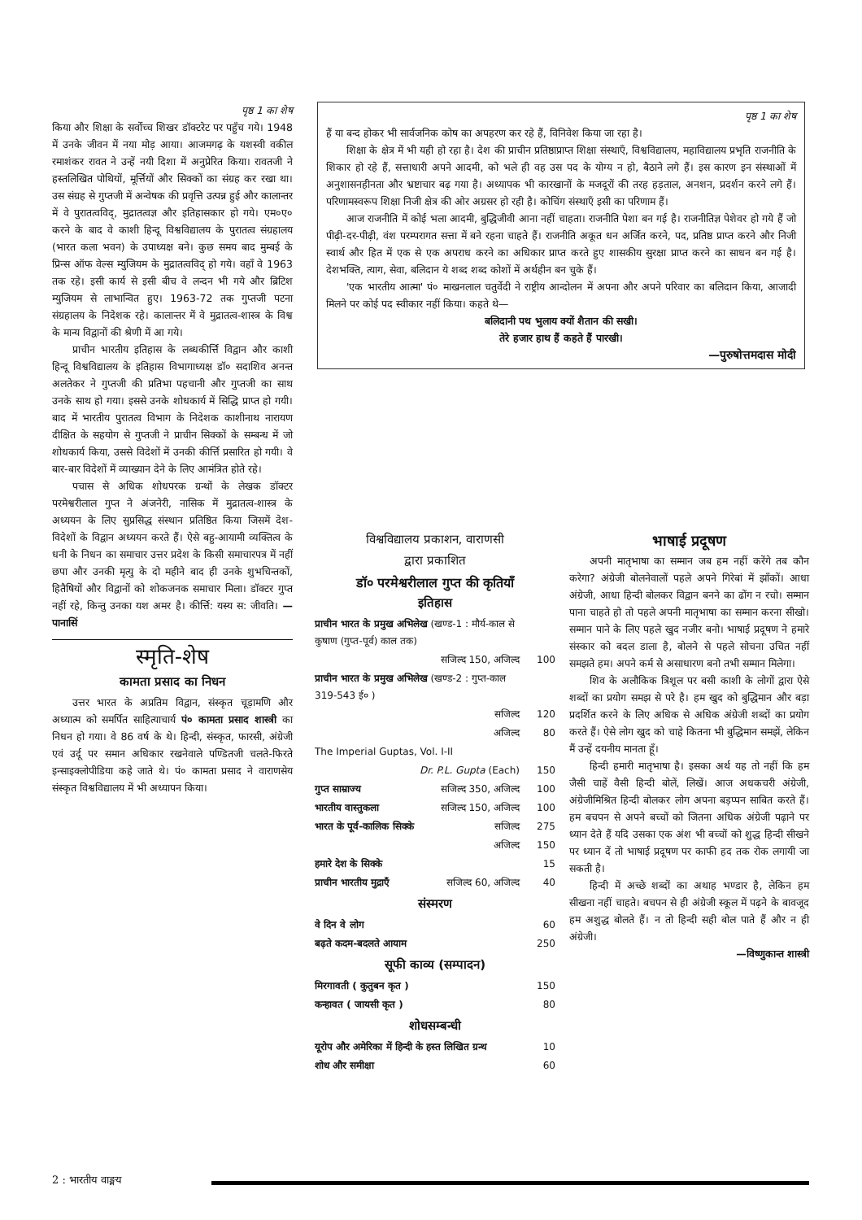पृष्ठ 1 का शेष
किया और शिक्षा के सर्वोच्च शिखर डॉक्टरेट पर पहुँच गये। 1948 में उनके जीवन में नया मोड़ आया। आजमगढ़ के यशस्वी वकील रमाशंकर रावत ने उन्हें नयी दिशा में अनुप्रेरित किया। रावतजी ने हस्तलिखित पोथियों, मूर्त्तियों और सिक्कों का संग्रह कर रखा था। उस संग्रह से गुप्तजी में अन्वेषक की प्रवृत्ति उत्पन्न हुई और कालान्तर में वे पुरातत्वविद्, मुद्रातत्वज्ञ और इतिहासकार हो गये। एम०ए० करने के बाद वे काशी हिन्दू विश्वविद्यालय के पुरातत्व संग्रहालय (भारत कला भवन) के उपाध्यक्ष बने। कुछ समय बाद मुम्बई के प्रिन्स ऑफ वेल्स म्युजियम के मुद्रातत्वविद् हो गये। वहाँ वे 1963 तक रहे। इसी कार्य से इसी बीच वे लन्दन भी गये और ब्रिटिश म्युजियम से लाभान्वित हुए। 1963-72 तक गुप्तजी पटना संग्रहालय के निदेशक रहे। कालान्तर में वे मुद्रातत्व-शास्त्र के विश्व के मान्य विद्वानों की श्रेणी में आ गये।
प्राचीन भारतीय इतिहास के लब्धकीर्त्ति विद्वान और काशी हिन्दू विश्वविद्यालय के इतिहास विभागाध्यक्ष डॉ० सदाशिव अनन्त अलतेकर ने गुप्तजी की प्रतिभा पहचानी और गुप्तजी का साथ उनके साथ हो गया। इससे उनके शोधकार्य में सिद्धि प्राप्त हो गयी। बाद में भारतीय पुरातत्व विभाग के निदेशक काशीनाथ नारायण दीक्षित के सहयोग से गुप्तजी ने प्राचीन सिक्कों के सम्बन्ध में जो शोधकार्य किया, उससे विदेशों में उनकी कीर्त्ति प्रसारित हो गयी। वे बार-बार विदेशों में व्याख्यान देने के लिए आमंत्रित होते रहे।
पचास से अधिक शोधपरक ग्रन्थों के लेखक डॉक्टर परमेश्वरीलाल गुप्त ने अंजनेरी, नासिक में मुद्रातत्व-शास्त्र के अध्ययन के लिए सुप्रसिद्ध संस्थान प्रतिष्ठित किया जिसमें देश-विदेशों के विद्वान अध्ययन करते हैं। ऐसे बहु-आयामी व्यक्तित्व के धनी के निधन का समाचार उत्तर प्रदेश के किसी समाचारपत्र में नहीं छपा और उनकी मृत्यु के दो महीने बाद ही उनके शुभचिन्तकों, हितैषियों और विद्वानों को शोकजनक समाचार मिला। डॉक्टर गुप्त नहीं रहे, किन्तु उनका यश अमर है। कीर्त्ति: यस्य स: जीवति। —पानासिं
स्मृति-शेष
कामता प्रसाद का निधन
उत्तर भारत के अप्रतिम विद्वान, संस्कृत चूड़ामणि और अध्यात्म को समर्पित साहित्याचार्य पं० कामता प्रसाद शास्त्री का निधन हो गया। वे 86 वर्ष के थे। हिन्दी, संस्कृत, फारसी, अंग्रेजी एवं उर्दू पर समान अधिकार रखनेवाले पण्डितजी चलते-फिरते इन्साइक्लोपीडिया कहे जाते थे। पं० कामता प्रसाद ने वाराणसेय संस्कृत विश्वविद्यालय में भी अध्यापन किया।
पृष्ठ 1 का शेष
हैं या बन्द होकर भी सार्वजनिक कोष का अपहरण कर रहे हैं, विनिवेश किया जा रहा है।
शिक्षा के क्षेत्र में भी यही हो रहा है। देश की प्राचीन प्रतिष्ठाप्राप्त शिक्षा संस्थाएँ, विश्वविद्यालय, महाविद्यालय प्रभृति राजनीति के शिकार हो रहे हैं, सत्ताधारी अपने आदमी, को भले ही वह उस पद के योग्य न हो, बैठाने लगे हैं। इस कारण इन संस्थाओं में अनुशासनहीनता और भ्रष्टाचार बढ़ गया है। अध्यापक भी कारखानों के मजदूरों की तरह हड़ताल, अनशन, प्रदर्शन करने लगे हैं। परिणामस्वरूप शिक्षा निजी क्षेत्र की ओर अग्रसर हो रही है। कोचिंग संस्थाएँ इसी का परिणाम हैं।
आज राजनीति में कोई भला आदमी, बुद्धिजीवी आना नहीं चाहता। राजनीति पेशा बन गई है। राजनीतिज्ञ पेशेवर हो गये हैं जो पीढ़ी-दर-पीढ़ी, वंश परम्परागत सत्ता में बने रहना चाहते हैं। राजनीति अकूत धन अर्जित करने, पद, प्रतिष्ठ प्राप्त करने और निजी स्वार्थ और हित में एक से एक अपराध करने का अधिकार प्राप्त करते हुए शासकीय सुरक्षा प्राप्त करने का साधन बन गई है। देशभक्ति, त्याग, सेवा, बलिदान ये शब्द शब्द कोशों में अर्थहीन बन चुके हैं।
'एक भारतीय आत्मा' पं० माखनलाल चतुर्वेदी ने राष्ट्रीय आन्दोलन में अपना और अपने परिवार का बलिदान किया, आजादी मिलने पर कोई पद स्वीकार नहीं किया। कहते थे—
बलिदानी पथ भुलाय क्यों शैतान की सखी।
तेरे हजार हाथ हैं कहते हैं पारखी।
—पुरुषोत्तमदास मोदी
विश्वविद्यालय प्रकाशन, वाराणसी
द्वारा प्रकाशित
डॉ० परमेश्वरीलाल गुप्त की कृतियाँ
इतिहास
| प्राचीन भारत के प्रमुख अभिलेख (खण्ड-1 : मौर्य-काल से कुषाण (गुप्त-पूर्व) काल तक) | | |
| | सजिल्द 150, अजिल्द | 100 |
| प्राचीन भारत के प्रमुख अभिलेख (खण्ड-2 : गुप्त-काल 319-543 ई० ) | | |
| | सजिल्द | 120 |
| | अजिल्द | 80 |
| The Imperial Guptas, Vol. I-II | | |
| | Dr. P.L. Gupta (Each) | 150 |
| गुप्त साम्राज्य | सजिल्द 350, अजिल्द | 100 |
| भारतीय वास्तुकला | सजिल्द 150, अजिल्द | 100 |
| भारत के पूर्व-कालिक सिक्के | सजिल्द | 275 |
| | अजिल्द | 150 |
| हमारे देश के सिक्के | | 15 |
| प्राचीन भारतीय मुद्राएँ | सजिल्द 60, अजिल्द | 40 |
संस्मरण
| वे दिन वे लोग | 60 |
| बढ़ते कदम-बदलते आयाम | 250 |
सूफी काव्य (सम्पादन)
| मिरगावती ( कुतुबन कृत ) | 150 |
| कन्हावत ( जायसी कृत ) | 80 |
शोधसम्बन्धी
| यूरोप और अमेरिका में हिन्दी के हस्त लिखित ग्रन्थ | 10 |
| शोध और समीक्षा | 60 |
भाषाई प्रदूषण
अपनी मातृभाषा का सम्मान जब हम नहीं करेंगे तब कौन करेगा? अंग्रेजी बोलनेवालों पहले अपने गिरेबां में झाँकों। आधा अंग्रेजी, आधा हिन्दी बोलकर विद्वान बनने का ढोंग न रचो। सम्मान पाना चाहते हो तो पहले अपनी मातृभाषा का सम्मान करना सीखो। सम्मान पाने के लिए पहले खुद नजीर बनो। भाषाई प्रदूषण ने हमारे संस्कार को बदल डाला है, बोलने से पहले सोचना उचित नहीं समझते हम। अपने कर्म से असाधारण बनो तभी सम्मान मिलेगा।
शिव के अलौकिक त्रिशूल पर बसी काशी के लोगों द्वारा ऐसे शब्दों का प्रयोग समझ से परे है। हम खुद को बुद्धिमान और बड़ा प्रदर्शित करने के लिए अधिक से अधिक अंग्रेजी शब्दों का प्रयोग करते हैं। ऐसे लोग खुद को चाहे कितना भी बुद्धिमान समझें, लेकिन मैं उन्हें दयनीय मानता हूँ।
हिन्दी हमारी मातृभाषा है। इसका अर्थ यह तो नहीं कि हम जैसी चाहें वैसी हिन्दी बोलें, लिखें। आज अधकचरी अंग्रेजी, अंग्रेजीमिश्रित हिन्दी बोलकर लोग अपना बड़प्पन साबित करते हैं। हम बचपन से अपने बच्चों को जितना अधिक अंग्रेजी पढ़ाने पर ध्यान देते हैं यदि उसका एक अंश भी बच्चों को शुद्ध हिन्दी सीखने पर ध्यान दें तो भाषाई प्रदूषण पर काफी हद तक रोक लगायी जा सकती है।
हिन्दी में अच्छे शब्दों का अथाह भण्डार है, लेकिन हम सीखना नहीं चाहते। बचपन से ही अंग्रेजी स्कूल में पढ़ने के बावजूद हम अशुद्ध बोलते हैं। न तो हिन्दी सही बोल पाते हैं और न ही अंग्रेजी।
—विष्णुकान्त शास्त्री
2 : भारतीय वाङ्मय